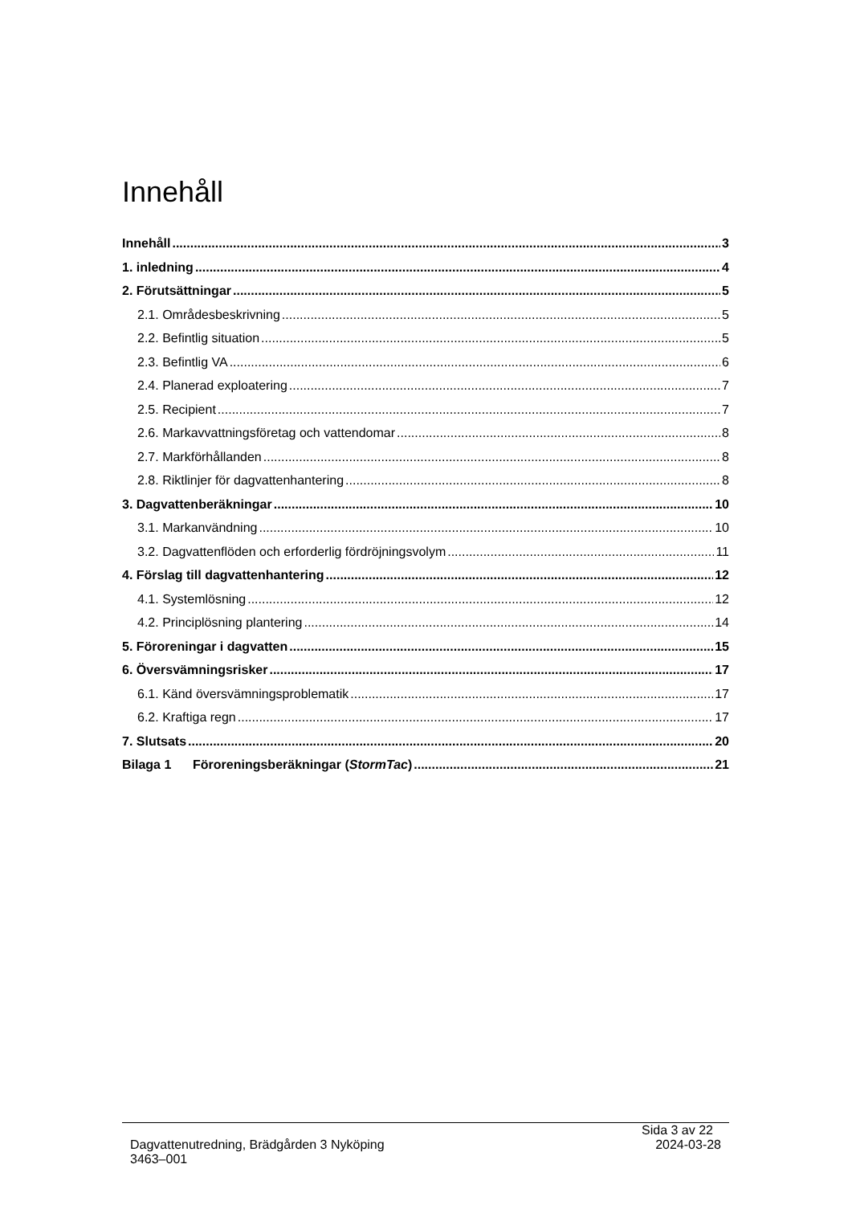Innehåll
Innehåll 3
1. inledning 4
2. Förutsättningar 5
2.1. Områdesbeskrivning 5
2.2. Befintlig situation 5
2.3. Befintlig VA 6
2.4. Planerad exploatering 7
2.5. Recipient 7
2.6. Markavvattningsföretag och vattendomar 8
2.7. Markförhållanden 8
2.8. Riktlinjer för dagvattenhantering 8
3. Dagvattenberäkningar 10
3.1. Markanvändning 10
3.2. Dagvattenflöden och erforderlig fördröjningsvolym 11
4. Förslag till dagvattenhantering 12
4.1. Systemlösning 12
4.2. Principlösning plantering 14
5. Föroreningar i dagvatten 15
6. Översvämningsrisker 17
6.1. Känd översvämningsproblematik 17
6.2. Kraftiga regn 17
7. Slutsats 20
Bilaga 1 Föroreningsberäkningar (StormTac) 21
Sida 3 av 22
Dagvattenutredning, Brädgården 3 Nyköping 2024-03-28
3463–001